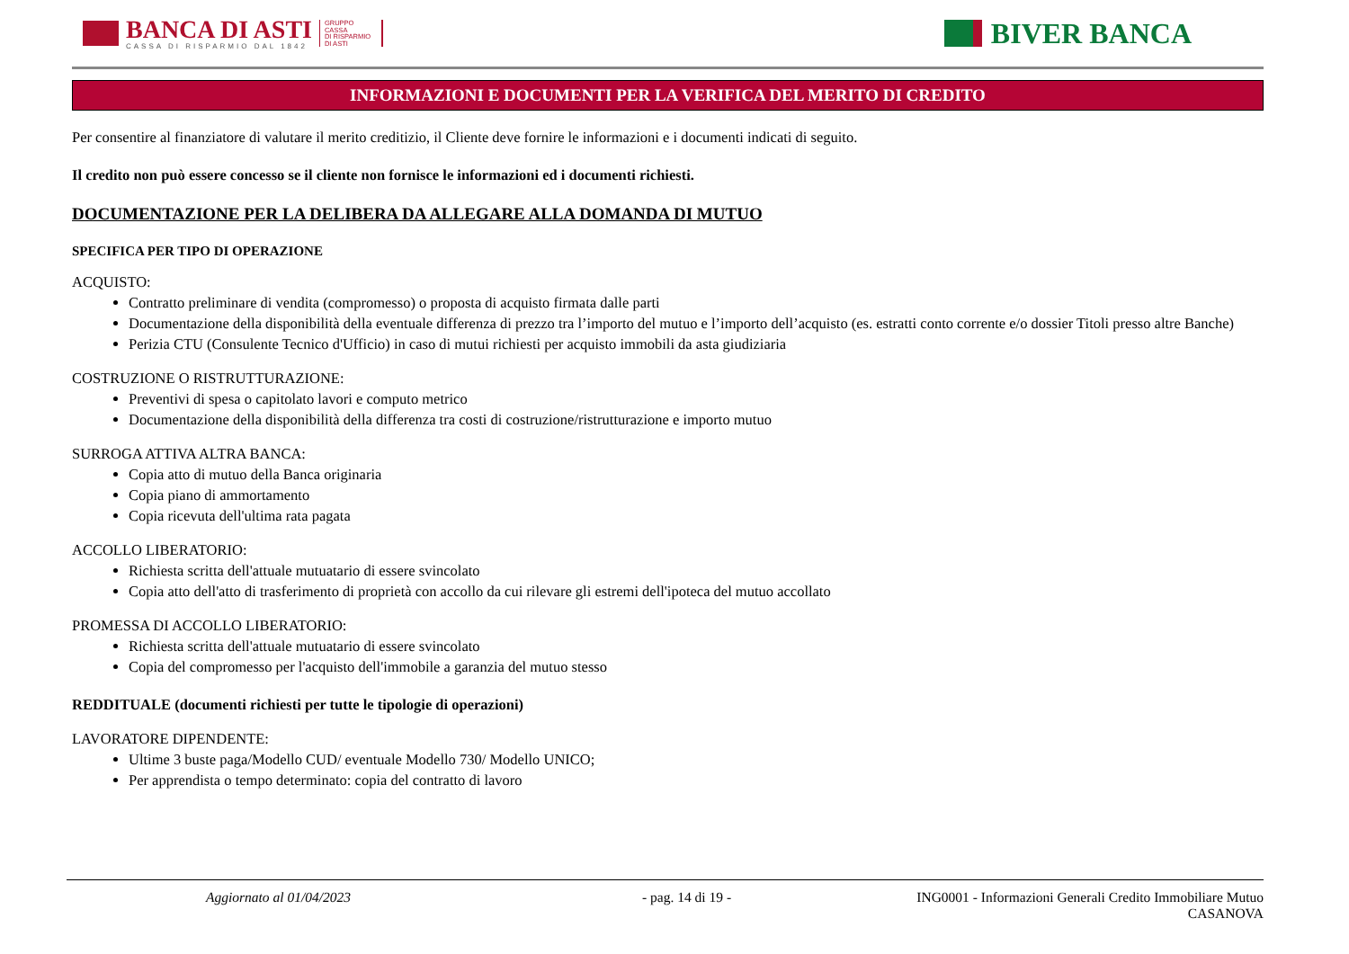BANCA DI ASTI
CASSA DI RISPARMIO DAL 1842
GRUPPO
CASSA
DI RISPARMIO
DI ASTI
BIVER BANCA
INFORMAZIONI E DOCUMENTI PER LA VERIFICA DEL MERITO DI CREDITO
Per consentire al finanziatore di valutare il merito creditizio, il Cliente deve fornire le informazioni e i documenti indicati di seguito.
Il credito non può essere concesso se il cliente non fornisce le informazioni ed i documenti richiesti.
DOCUMENTAZIONE PER LA DELIBERA DA ALLEGARE ALLA DOMANDA DI MUTUO
SPECIFICA PER TIPO DI OPERAZIONE
ACQUISTO:
Contratto preliminare di vendita (compromesso) o proposta di acquisto firmata dalle parti
Documentazione della disponibilità della eventuale differenza di prezzo tra l’importo del mutuo e l’importo dell’acquisto (es. estratti conto corrente e/o dossier Titoli presso altre Banche)
Perizia CTU (Consulente Tecnico d'Ufficio) in caso di mutui richiesti per acquisto immobili da asta giudiziaria
COSTRUZIONE O RISTRUTTURAZIONE:
Preventivi di spesa o capitolato lavori e computo metrico
Documentazione della disponibilità della differenza tra costi di costruzione/ristrutturazione e importo mutuo
SURROGA ATTIVA ALTRA BANCA:
Copia atto di mutuo della Banca originaria
Copia piano di ammortamento
Copia ricevuta dell'ultima rata pagata
ACCOLLO LIBERATORIO:
Richiesta scritta dell'attuale mutuatario di essere svincolato
Copia atto dell'atto di trasferimento di proprietà con accollo da cui rilevare gli estremi dell'ipoteca del mutuo accollato
PROMESSA DI ACCOLLO LIBERATORIO:
Richiesta scritta dell'attuale mutuatario di essere svincolato
Copia del compromesso per l'acquisto dell'immobile a garanzia del mutuo stesso
REDDITUALE (documenti richiesti per tutte le tipologie di operazioni)
LAVORATORE DIPENDENTE:
Ultime 3 buste paga/Modello CUD/ eventuale Modello 730/ Modello UNICO;
Per apprendista o tempo determinato: copia del contratto di lavoro
Aggiornato al 01/04/2023 - pag. 14 di 19 - ING0001 - Informazioni Generali Credito Immobiliare Mutuo
CASANOVA